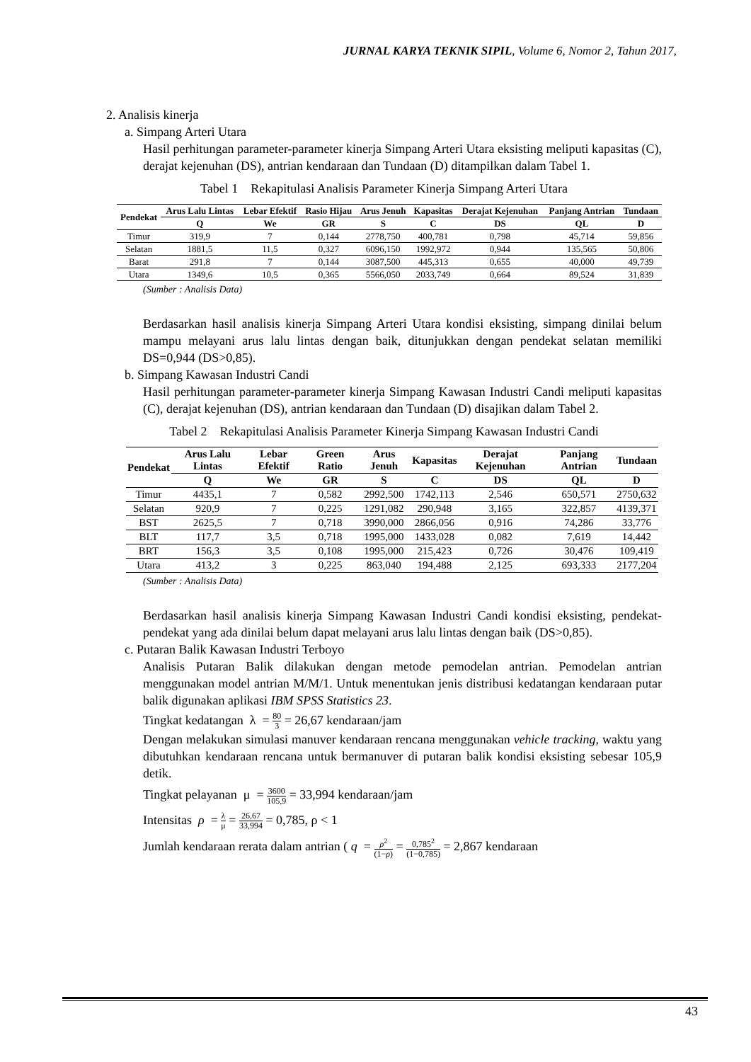JURNAL KARYA TEKNIK SIPIL, Volume 6, Nomor 2, Tahun 2017,
2. Analisis kinerja
a. Simpang Arteri Utara
Hasil perhitungan parameter-parameter kinerja Simpang Arteri Utara eksisting meliputi kapasitas (C), derajat kejenuhan (DS), antrian kendaraan dan Tundaan (D) ditampilkan dalam Tabel 1.
Tabel 1 Rekapitulasi Analisis Parameter Kinerja Simpang Arteri Utara
| Pendekat | Arus Lalu Lintas | Lebar Efektif | Rasio Hijau | Arus Jenuh | Kapasitas | Derajat Kejenuhan | Panjang Antrian | Tundaan |
| --- | --- | --- | --- | --- | --- | --- | --- | --- |
| | Q | We | GR | S | C | DS | QL | D |
| Timur | 319,9 | 7 | 0,144 | 2778,750 | 400,781 | 0,798 | 45,714 | 59,856 |
| Selatan | 1881,5 | 11,5 | 0,327 | 6096,150 | 1992,972 | 0,944 | 135,565 | 50,806 |
| Barat | 291,8 | 7 | 0,144 | 3087,500 | 445,313 | 0,655 | 40,000 | 49,739 |
| Utara | 1349,6 | 10,5 | 0,365 | 5566,050 | 2033,749 | 0,664 | 89,524 | 31,839 |
(Sumber : Analisis Data)
Berdasarkan hasil analisis kinerja Simpang Arteri Utara kondisi eksisting, simpang dinilai belum mampu melayani arus lalu lintas dengan baik, ditunjukkan dengan pendekat selatan memiliki DS=0,944 (DS>0,85).
b. Simpang Kawasan Industri Candi
Hasil perhitungan parameter-parameter kinerja Simpang Kawasan Industri Candi meliputi kapasitas (C), derajat kejenuhan (DS), antrian kendaraan dan Tundaan (D) disajikan dalam Tabel 2.
Tabel 2 Rekapitulasi Analisis Parameter Kinerja Simpang Kawasan Industri Candi
| Pendekat | Arus Lalu Lintas | Lebar Efektif | Green Ratio | Arus Jenuh | Kapasitas | Derajat Kejenuhan | Panjang Antrian | Tundaan |
| --- | --- | --- | --- | --- | --- | --- | --- | --- |
| | Q | We | GR | S | C | DS | QL | D |
| Timur | 4435,1 | 7 | 0,582 | 2992,500 | 1742,113 | 2,546 | 650,571 | 2750,632 |
| Selatan | 920,9 | 7 | 0,225 | 1291,082 | 290,948 | 3,165 | 322,857 | 4139,371 |
| BST | 2625,5 | 7 | 0,718 | 3990,000 | 2866,056 | 0,916 | 74,286 | 33,776 |
| BLT | 117,7 | 3,5 | 0,718 | 1995,000 | 1433,028 | 0,082 | 7,619 | 14,442 |
| BRT | 156,3 | 3,5 | 0,108 | 1995,000 | 215,423 | 0,726 | 30,476 | 109,419 |
| Utara | 413,2 | 3 | 0,225 | 863,040 | 194,488 | 2,125 | 693,333 | 2177,204 |
(Sumber : Analisis Data)
Berdasarkan hasil analisis kinerja Simpang Kawasan Industri Candi kondisi eksisting, pendekat-pendekat yang ada dinilai belum dapat melayani arus lalu lintas dengan baik (DS>0,85).
c. Putaran Balik Kawasan Industri Terboyo
Analisis Putaran Balik dilakukan dengan metode pemodelan antrian. Pemodelan antrian menggunakan model antrian M/M/1. Untuk menentukan jenis distribusi kedatangan kendaraan putar balik digunakan aplikasi IBM SPSS Statistics 23.
Tingkat kedatangan λ = 80 3 = 26,67 kendaraan/jam
Dengan melakukan simulasi manuver kendaraan rencana menggunakan vehicle tracking, waktu yang dibutuhkan kendaraan rencana untuk bermanuver di putaran balik kondisi eksisting sebesar 105,9 detik.
Tingkat pelayanan μ = 3600 105,9 = 33,994 kendaraan/jam
Intensitas ρ = λ μ = 26,67 33,994 = 0,785, ρ < 1
Jumlah kendaraan rerata dalam antrian ( q = ρ<sup>2</sup> (1−ρ) = 0,785<sup>2</sup> (1−0,785) = 2,867 kendaraan
43